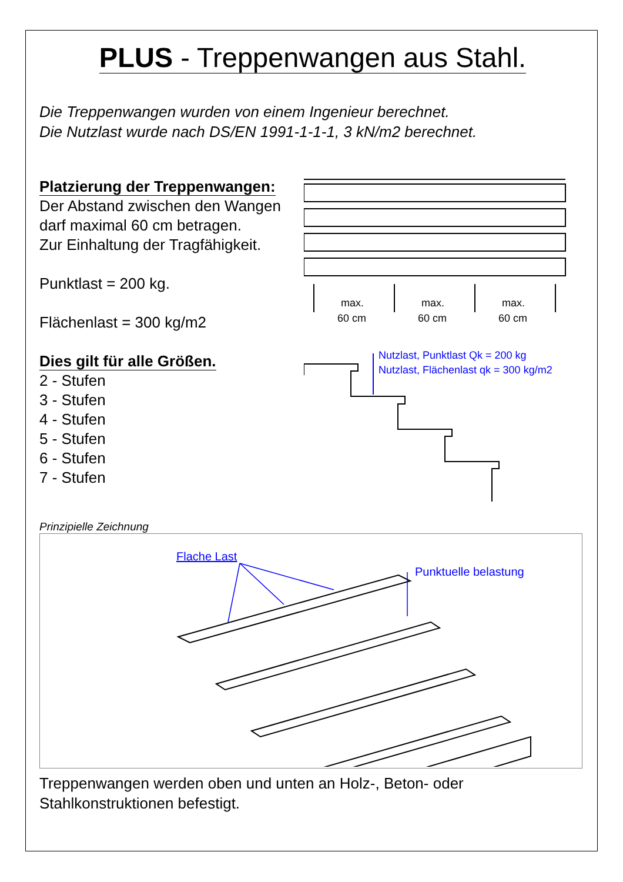PLUS - Treppenwangen aus Stahl.
Die Treppenwangen wurden von einem Ingenieur berechnet.
Die Nutzlast wurde nach DS/EN 1991-1-1-1, 3 kN/m2 berechnet.
Platzierung der Treppenwangen:
Der Abstand zwischen den Wangen darf maximal 60 cm betragen.
Zur Einhaltung der Tragfähigkeit.
Punktlast = 200 kg.
Flächenlast = 300 kg/m2
Dies gilt für alle Größen.
2 - Stufen
3 - Stufen
4 - Stufen
5 - Stufen
6 - Stufen
7 - Stufen
max.
60 cm
max.
60 cm
max.
60 cm
Nutzlast, Punktlast Qk = 200 kg
Nutzlast, Flächenlast qk = 300 kg/m2
Prinzipielle Zeichnung
Flache Last
Punktuelle belastung
Treppenwangen werden oben und unten an Holz-, Beton- oder Stahlkonstruktionen befestigt.